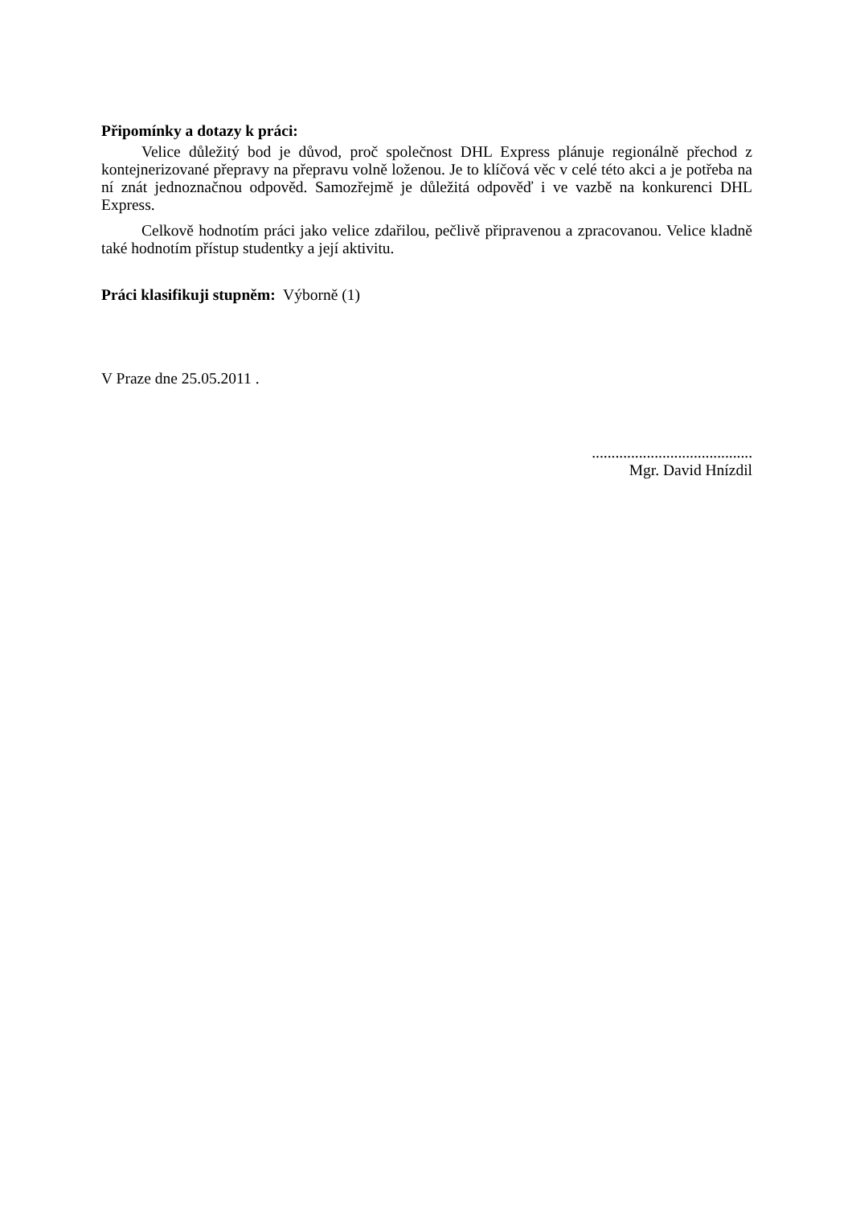Připomínky a dotazy k práci:
Velice důležitý bod je důvod, proč společnost DHL Express plánuje regionálně přechod z kontejnerizované přepravy na přepravu volně loženou. Je to klíčová věc v celé této akci a je potřeba na ní znát jednoznačnou odpověd. Samozřejmě je důležitá odpověď i ve vazbě na konkurenci DHL Express.
Celkově hodnotím práci jako velice zdařilou, pečlivě připravenou a zpracovanou. Velice kladně také hodnotím přístup studentky a její aktivitu.
Práci klasifikuji stupněm: Výborně (1)
V Praze dne 25.05.2011 .
.........................................
Mgr. David Hnízdil